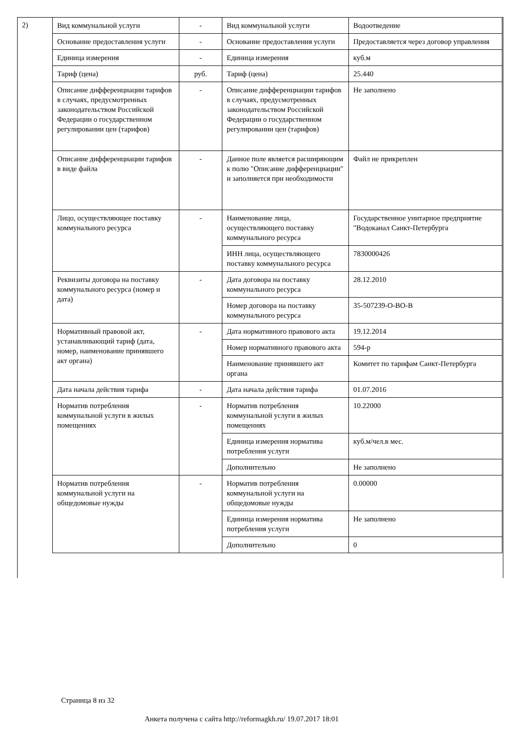2)
| Вид коммунальной услуги | - | Вид коммунальной услуги | Водоотведение |
| Основание предоставления услуги | - | Основание предоставления услуги | Предоставляется через договор управления |
| Единица измерения | - | Единица измерения | куб.м |
| Тариф (цена) | руб. | Тариф (цена) | 25.440 |
| Описание дифференциации тарифов в случаях, предусмотренных законодательством Российской Федерации о государственном регулировании цен (тарифов) | - | Описание дифференциации тарифов в случаях, предусмотренных законодательством Российской Федерации о государственном регулировании цен (тарифов) | Не заполнено |
| Описание дифференциации тарифов в виде файла | - | Данное поле является расширяющим к полю "Описание дифференциации" и заполняется при необходимости | Файл не прикреплен |
| Лицо, осуществляющее поставку коммунального ресурса | - | Наименование лица, осуществляющего поставку коммунального ресурса | Государственное унитарное предприятие "Водоканал Санкт-Петербурга |
| | | ИНН лица, осуществляющего поставку коммунального ресурса | 7830000426 |
| Реквизиты договора на поставку коммунального ресурса (номер и дата) | - | Дата договора на поставку коммунального ресурса | 28.12.2010 |
| | | Номер договора на поставку коммунального ресурса | 35-507239-О-ВО-В |
| Нормативный правовой акт, устанавливающий тариф (дата, номер, наименование принявшего акт органа) | - | Дата нормативного правового акта | 19.12.2014 |
| | | Номер нормативного правового акта | 594-р |
| | | Наименование принявшего акт органа | Комитет по тарифам Санкт-Петербурга |
| Дата начала действия тарифа | - | Дата начала действия тарифа | 01.07.2016 |
| Норматив потребления коммунальной услуги в жилых помещениях | - | Норматив потребления коммунальной услуги в жилых помещениях | 10.22000 |
| | | Единица измерения норматива потребления услуги | куб.м/чел.в мес. |
| | | Дополнительно | Не заполнено |
| Норматив потребления коммунальной услуги на общедомовые нужды | - | Норматив потребления коммунальной услуги на общедомовые нужды | 0.00000 |
| | | Единица измерения норматива потребления услуги | Не заполнено |
| | | Дополнительно | 0 |
Страница 8 из 32
Анкета получена с сайта http://reformagkh.ru/ 19.07.2017 18:01